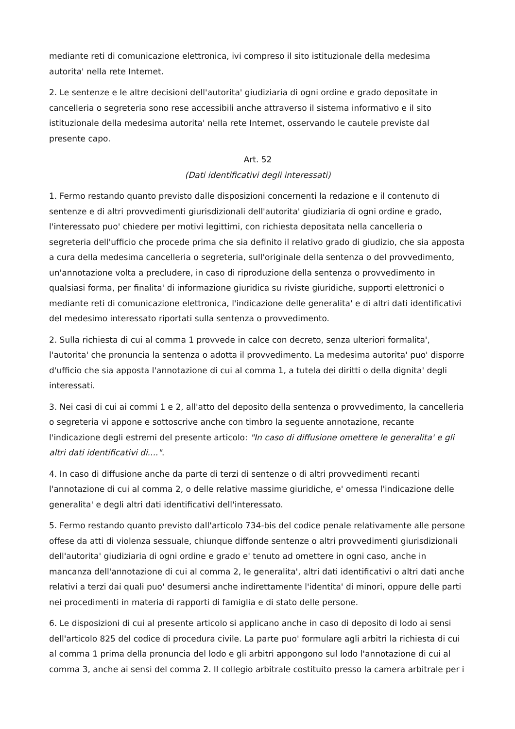mediante reti di comunicazione elettronica, ivi compreso il sito istituzionale della medesima autorita' nella rete Internet.
2. Le sentenze e le altre decisioni dell'autorita' giudiziaria di ogni ordine e grado depositate in cancelleria o segreteria sono rese accessibili anche attraverso il sistema informativo e il sito istituzionale della medesima autorita' nella rete Internet, osservando le cautele previste dal presente capo.
Art. 52
(Dati identificativi degli interessati)
1. Fermo restando quanto previsto dalle disposizioni concernenti la redazione e il contenuto di sentenze e di altri provvedimenti giurisdizionali dell'autorita' giudiziaria di ogni ordine e grado, l'interessato puo' chiedere per motivi legittimi, con richiesta depositata nella cancelleria o segreteria dell'ufficio che procede prima che sia definito il relativo grado di giudizio, che sia apposta a cura della medesima cancelleria o segreteria, sull'originale della sentenza o del provvedimento, un'annotazione volta a precludere, in caso di riproduzione della sentenza o provvedimento in qualsiasi forma, per finalita' di informazione giuridica su riviste giuridiche, supporti elettronici o mediante reti di comunicazione elettronica, l'indicazione delle generalita' e di altri dati identificativi del medesimo interessato riportati sulla sentenza o provvedimento.
2. Sulla richiesta di cui al comma 1 provvede in calce con decreto, senza ulteriori formalita', l'autorita' che pronuncia la sentenza o adotta il provvedimento. La medesima autorita' puo' disporre d'ufficio che sia apposta l'annotazione di cui al comma 1, a tutela dei diritti o della dignita' degli interessati.
3. Nei casi di cui ai commi 1 e 2, all'atto del deposito della sentenza o provvedimento, la cancelleria o segreteria vi appone e sottoscrive anche con timbro la seguente annotazione, recante l'indicazione degli estremi del presente articolo: "In caso di diffusione omettere le generalita' e gli altri dati identificativi di....".
4. In caso di diffusione anche da parte di terzi di sentenze o di altri provvedimenti recanti l'annotazione di cui al comma 2, o delle relative massime giuridiche, e' omessa l'indicazione delle generalita' e degli altri dati identificativi dell'interessato.
5. Fermo restando quanto previsto dall'articolo 734-bis del codice penale relativamente alle persone offese da atti di violenza sessuale, chiunque diffonde sentenze o altri provvedimenti giurisdizionali dell'autorita' giudiziaria di ogni ordine e grado e' tenuto ad omettere in ogni caso, anche in mancanza dell'annotazione di cui al comma 2, le generalita', altri dati identificativi o altri dati anche relativi a terzi dai quali puo' desumersi anche indirettamente l'identita' di minori, oppure delle parti nei procedimenti in materia di rapporti di famiglia e di stato delle persone.
6. Le disposizioni di cui al presente articolo si applicano anche in caso di deposito di lodo ai sensi dell'articolo 825 del codice di procedura civile. La parte puo' formulare agli arbitri la richiesta di cui al comma 1 prima della pronuncia del lodo e gli arbitri appongono sul lodo l'annotazione di cui al comma 3, anche ai sensi del comma 2. Il collegio arbitrale costituito presso la camera arbitrale per i